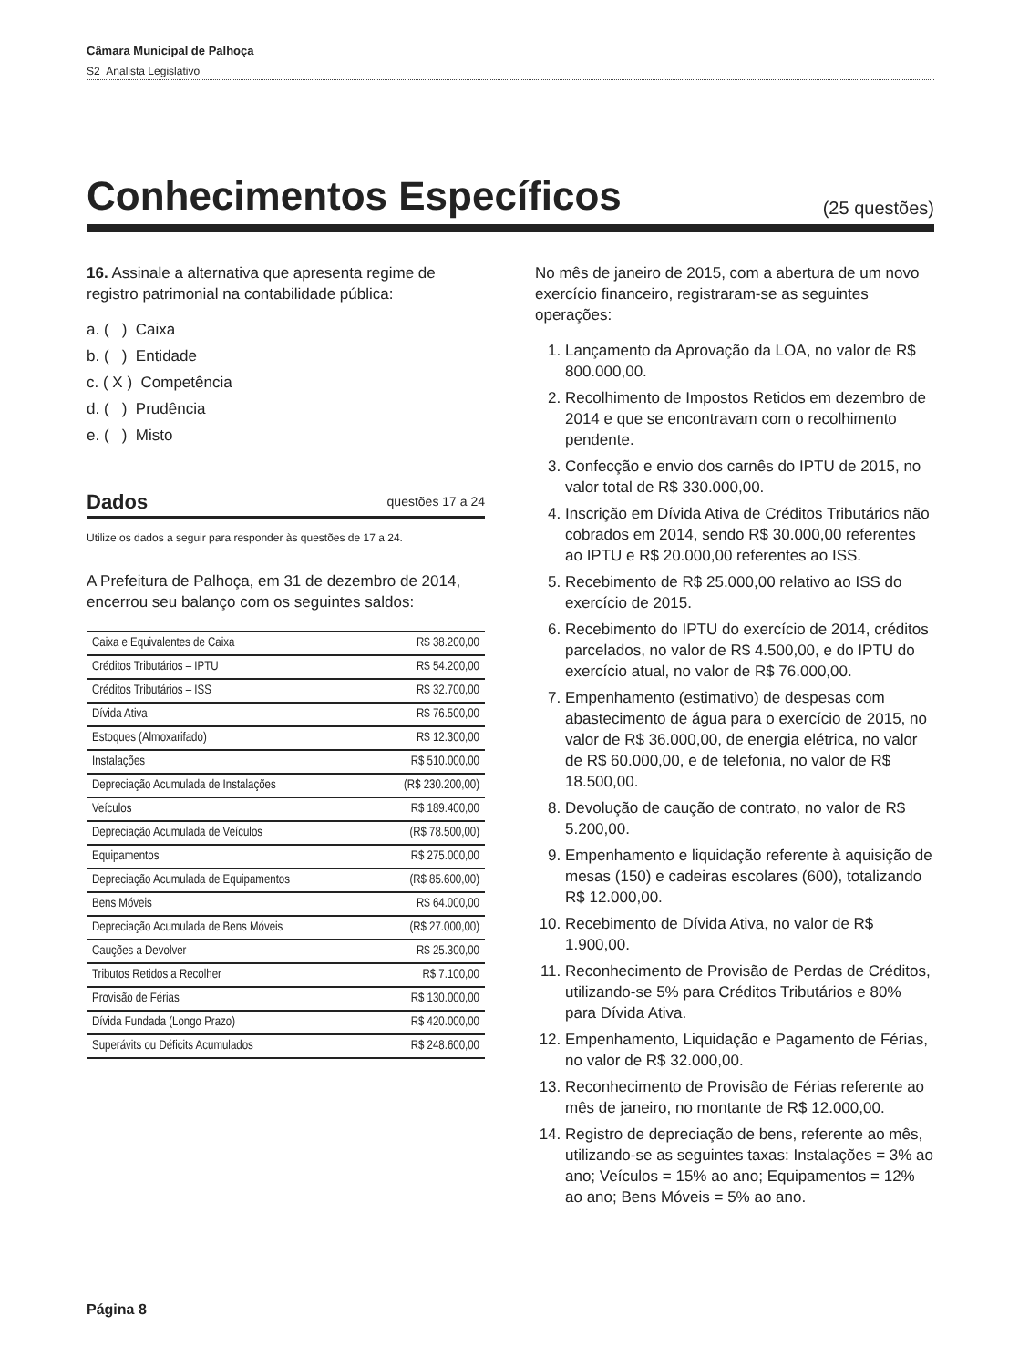Câmara Municipal de Palhoça
S2 Analista Legislativo
Conhecimentos Específicos
(25 questões)
16. Assinale a alternativa que apresenta regime de registro patrimonial na contabilidade pública:
a. ( ) Caixa
b. ( ) Entidade
c. ( X ) Competência
d. ( ) Prudência
e. ( ) Misto
Dados questões 17 a 24
Utilize os dados a seguir para responder às questões de 17 a 24.
A Prefeitura de Palhoça, em 31 de dezembro de 2014, encerrou seu balanço com os seguintes saldos:
| Caixa e Equivalentes de Caixa | R$ 38.200,00 |
| Créditos Tributários – IPTU | R$ 54.200,00 |
| Créditos Tributários – ISS | R$ 32.700,00 |
| Dívida Ativa | R$ 76.500,00 |
| Estoques (Almoxarifado) | R$ 12.300,00 |
| Instalações | R$ 510.000,00 |
| Depreciação Acumulada de Instalações | (R$ 230.200,00) |
| Veículos | R$ 189.400,00 |
| Depreciação Acumulada de Veículos | (R$ 78.500,00) |
| Equipamentos | R$ 275.000,00 |
| Depreciação Acumulada de Equipamentos | (R$ 85.600,00) |
| Bens Móveis | R$ 64.000,00 |
| Depreciação Acumulada de Bens Móveis | (R$ 27.000,00) |
| Cauções a Devolver | R$ 25.300,00 |
| Tributos Retidos a Recolher | R$ 7.100,00 |
| Provisão de Férias | R$ 130.000,00 |
| Dívida Fundada (Longo Prazo) | R$ 420.000,00 |
| Superávits ou Déficits Acumulados | R$ 248.600,00 |
No mês de janeiro de 2015, com a abertura de um novo exercício financeiro, registraram-se as seguintes operações:
1. Lançamento da Aprovação da LOA, no valor de R$ 800.000,00.
2. Recolhimento de Impostos Retidos em dezembro de 2014 e que se encontravam com o recolhimento pendente.
3. Confecção e envio dos carnês do IPTU de 2015, no valor total de R$ 330.000,00.
4. Inscrição em Dívida Ativa de Créditos Tributários não cobrados em 2014, sendo R$ 30.000,00 referentes ao IPTU e R$ 20.000,00 referentes ao ISS.
5. Recebimento de R$ 25.000,00 relativo ao ISS do exercício de 2015.
6. Recebimento do IPTU do exercício de 2014, créditos parcelados, no valor de R$ 4.500,00, e do IPTU do exercício atual, no valor de R$ 76.000,00.
7. Empenhamento (estimativo) de despesas com abastecimento de água para o exercício de 2015, no valor de R$ 36.000,00, de energia elétrica, no valor de R$ 60.000,00, e de telefonia, no valor de R$ 18.500,00.
8. Devolução de caução de contrato, no valor de R$ 5.200,00.
9. Empenhamento e liquidação referente à aquisição de mesas (150) e cadeiras escolares (600), totalizando R$ 12.000,00.
10. Recebimento de Dívida Ativa, no valor de R$ 1.900,00.
11. Reconhecimento de Provisão de Perdas de Créditos, utilizando-se 5% para Créditos Tributários e 80% para Dívida Ativa.
12. Empenhamento, Liquidação e Pagamento de Férias, no valor de R$ 32.000,00.
13. Reconhecimento de Provisão de Férias referente ao mês de janeiro, no montante de R$ 12.000,00.
14. Registro de depreciação de bens, referente ao mês, utilizando-se as seguintes taxas: Instalações = 3% ao ano; Veículos = 15% ao ano; Equipamentos = 12% ao ano; Bens Móveis = 5% ao ano.
Página 8